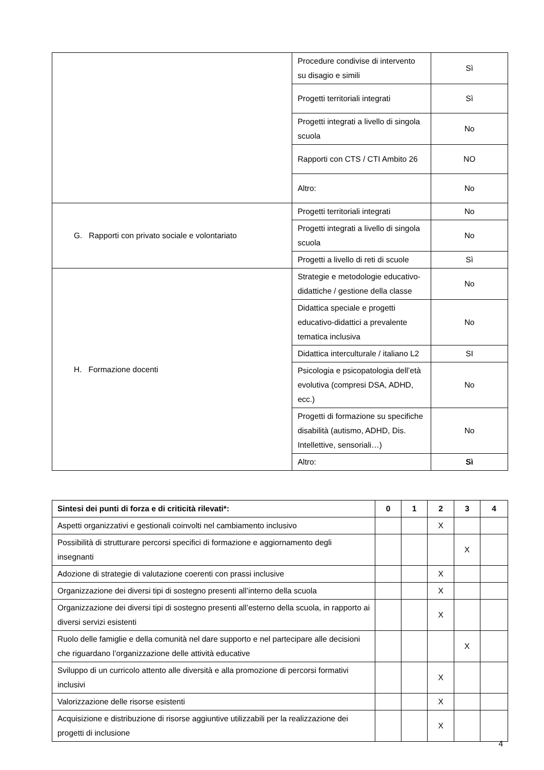| | Procedure condivise di intervento su disagio e simili | Sì |
| | Progetti territoriali integrati | Sì |
| | Progetti integrati a livello di singola scuola | No |
| | Rapporti con CTS / CTI Ambito 26 | NO |
| | Altro: | No |
| G. Rapporti con privato sociale e volontariato | Progetti territoriali integrati | No |
| | Progetti integrati a livello di singola scuola | No |
| | Progetti a livello di reti di scuole | Sì |
| H. Formazione docenti | Strategie e metodologie educativo-didattiche / gestione della classe | No |
| | Didattica speciale e progetti educativo-didattici a prevalente tematica inclusiva | No |
| | Didattica interculturale / italiano L2 | SI |
| | Psicologia e psicopatologia dell’età evolutiva (compresi DSA, ADHD, ecc.) | No |
| | Progetti di formazione su specifiche disabilità (autismo, ADHD, Dis. Intellettive, sensoriali…) | No |
| | Altro: | Sì |
| Sintesi dei punti di forza e di criticità rilevati*: | 0 | 1 | 2 | 3 | 4 |
| --- | --- | --- | --- | --- | --- |
| Aspetti organizzativi e gestionali coinvolti nel cambiamento inclusivo | | | X | | |
| Possibilità di strutturare percorsi specifici di formazione e aggiornamento degli insegnanti | | | | X | |
| Adozione di strategie di valutazione coerenti con prassi inclusive | | | X | | |
| Organizzazione dei diversi tipi di sostegno presenti all’interno della scuola | | | X | | |
| Organizzazione dei diversi tipi di sostegno presenti all’esterno della scuola, in rapporto ai diversi servizi esistenti | | | X | | |
| Ruolo delle famiglie e della comunità nel dare supporto e nel partecipare alle decisioni che riguardano l’organizzazione delle attività educative | | | | X | |
| Sviluppo di un curricolo attento alle diversità e alla promozione di percorsi formativi inclusivi | | | X | | |
| Valorizzazione delle risorse esistenti | | | X | | |
| Acquisizione e distribuzione di risorse aggiuntive utilizzabili per la realizzazione dei progetti di inclusione | | | X | | |
4